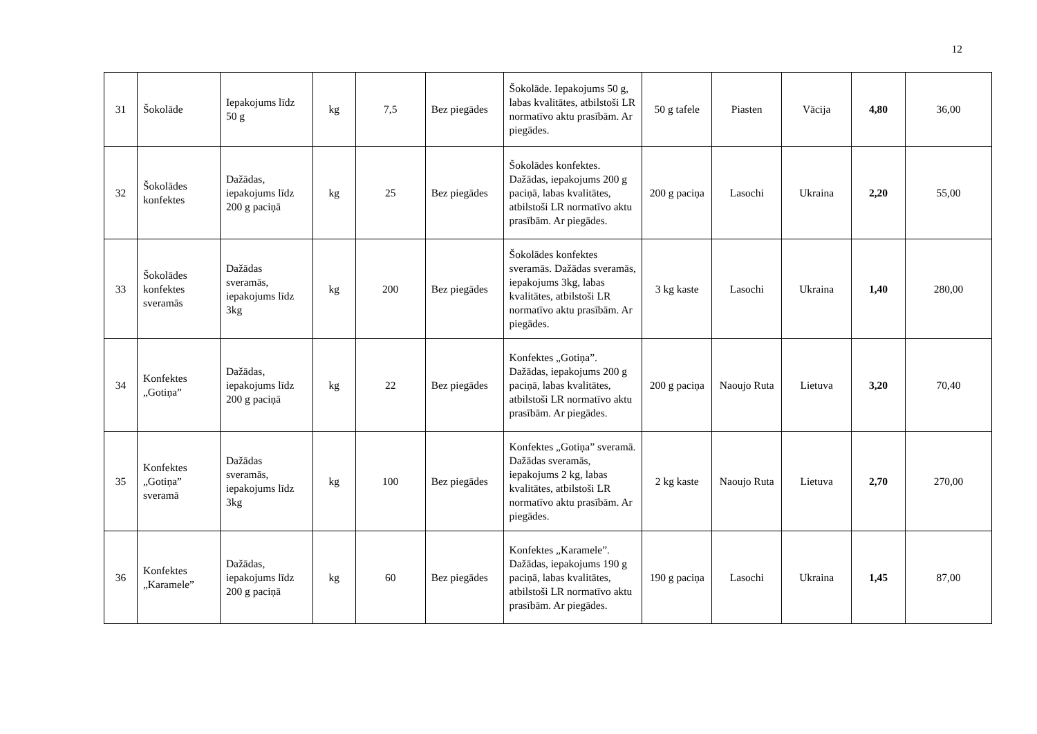12
| 31 | Šokolāde | Iepakojums līdz 50 g | kg | 7,5 | Bez piegādes | Šokolāde. Iepakojums 50 g, labas kvalitātes, atbilstoši LR normatīvo aktu prasībām. Ar piegādes. | 50 g tafele | Piasten | Vācija | 4,80 | 36,00 |
| 32 | Šokolādes konfektes | Dažādas, iepakojums līdz 200 g paciņā | kg | 25 | Bez piegādes | Šokolādes konfektes. Dažādas, iepakojums 200 g paciņā, labas kvalitātes, atbilstoši LR normatīvo aktu prasībām. Ar piegādes. | 200 g paciņa | Lasochi | Ukraina | 2,20 | 55,00 |
| 33 | Šokolādes konfektes sveramās | Dažādas sveramās, iepakojums līdz 3kg | kg | 200 | Bez piegādes | Šokolādes konfektes sveramās. Dažādas sveramās, iepakojums 3kg, labas kvalitātes, atbilstoši LR normatīvo aktu prasībām. Ar piegādes. | 3 kg kaste | Lasochi | Ukraina | 1,40 | 280,00 |
| 34 | Konfektes „Gotiņa” | Dažādas, iepakojums līdz 200 g paciņā | kg | 22 | Bez piegādes | Konfektes „Gotiņa”. Dažādas, iepakojums 200 g paciņā, labas kvalitātes, atbilstoši LR normatīvo aktu prasībām. Ar piegādes. | 200 g paciņa | Naoujo Ruta | Lietuva | 3,20 | 70,40 |
| 35 | Konfektes „Gotiņa” sveramā | Dažādas sveramās, iepakojums līdz 3kg | kg | 100 | Bez piegādes | Konfektes „Gotiņa” sveramā. Dažādas sveramās, iepakojums 2 kg, labas kvalitātes, atbilstoši LR normatīvo aktu prasībām. Ar piegādes. | 2 kg kaste | Naoujo Ruta | Lietuva | 2,70 | 270,00 |
| 36 | Konfektes „Karamele” | Dažādas, iepakojums līdz 200 g paciņā | kg | 60 | Bez piegādes | Konfektes „Karamele”. Dažādas, iepakojums 190 g paciņā, labas kvalitātes, atbilstoši LR normatīvo aktu prasībām. Ar piegādes. | 190 g paciņa | Lasochi | Ukraina | 1,45 | 87,00 |